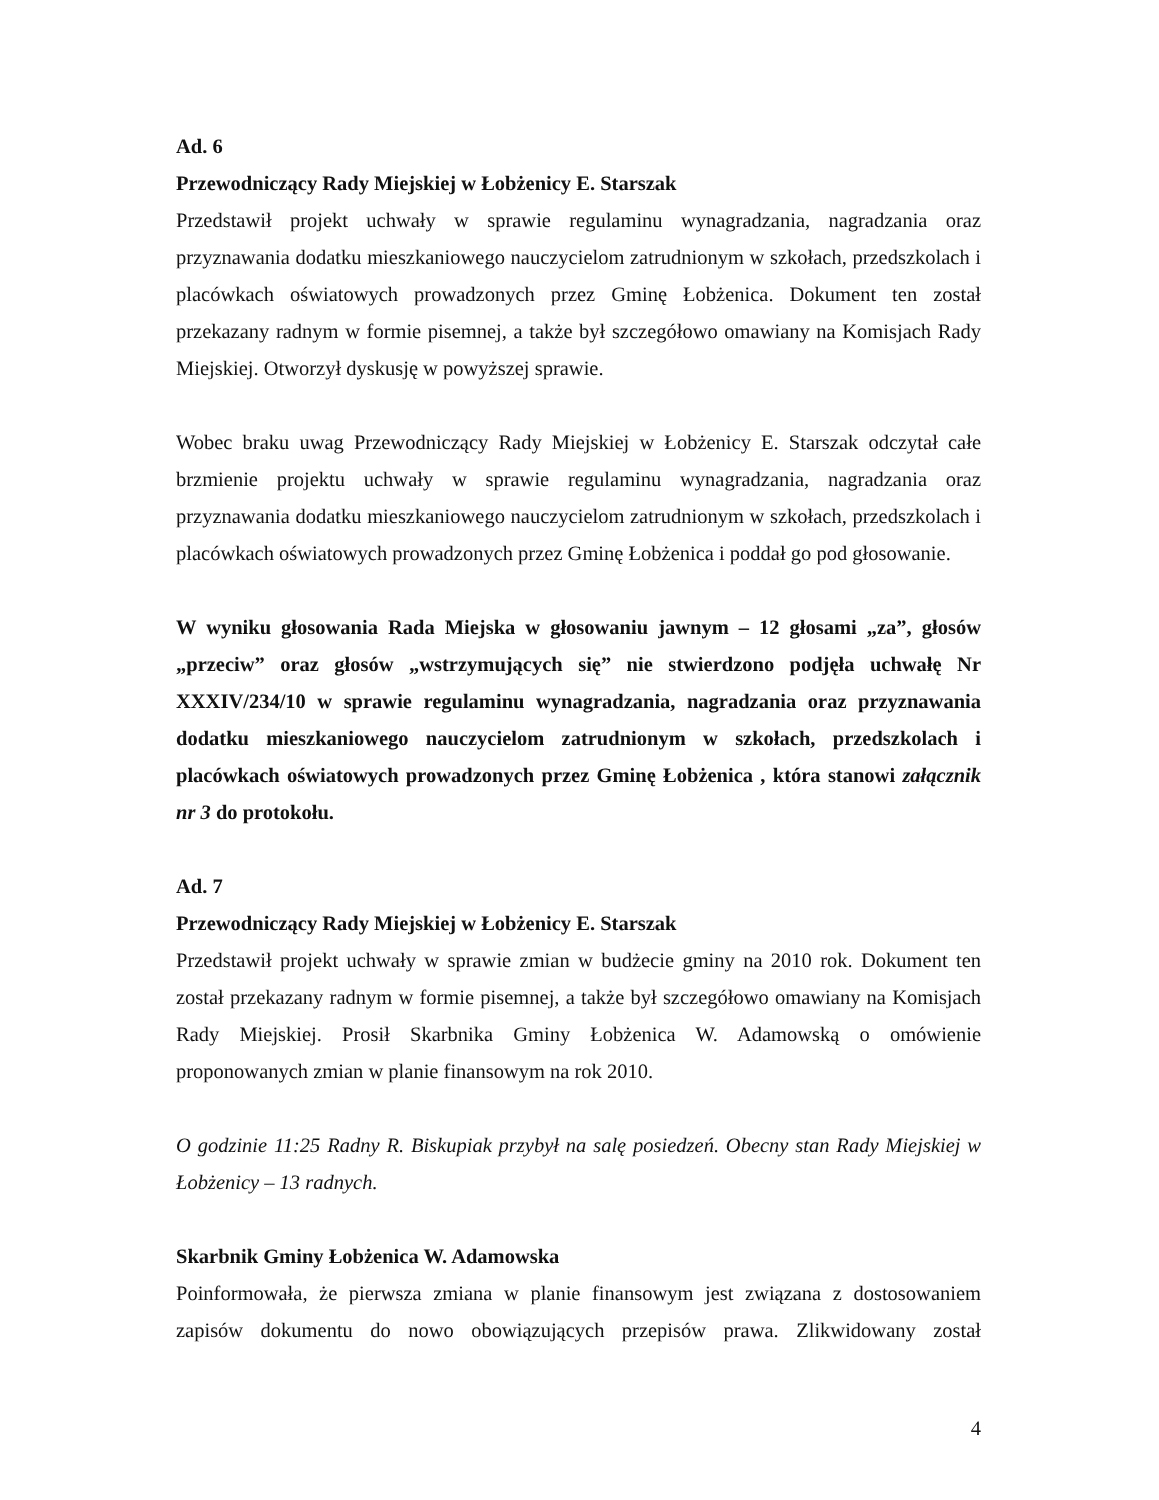Ad. 6
Przewodniczący Rady Miejskiej w Łobżenicy E. Starszak
Przedstawił projekt uchwały w sprawie regulaminu wynagradzania, nagradzania oraz przyznawania dodatku mieszkaniowego nauczycielom zatrudnionym w szkołach, przedszkolach i placówkach oświatowych prowadzonych przez Gminę Łobżenica. Dokument ten został przekazany radnym w formie pisemnej, a także był szczegółowo omawiany na Komisjach Rady Miejskiej. Otworzył dyskusję w powyższej sprawie.
Wobec braku uwag Przewodniczący Rady Miejskiej w Łobżenicy E. Starszak odczytał całe brzmienie projektu uchwały w sprawie regulaminu wynagradzania, nagradzania oraz przyznawania dodatku mieszkaniowego nauczycielom zatrudnionym w szkołach, przedszkolach i placówkach oświatowych prowadzonych przez Gminę Łobżenica i poddał go pod głosowanie.
W wyniku głosowania Rada Miejska w głosowaniu jawnym – 12 głosami „za”, głosów „przeciw” oraz głosów „wstrzymujących się” nie stwierdzono podjęła uchwałę Nr XXXIV/234/10 w sprawie regulaminu wynagradzania, nagradzania oraz przyznawania dodatku mieszkaniowego nauczycielom zatrudnionym w szkołach, przedszkolach i placówkach oświatowych prowadzonych przez Gminę Łobżenica , która stanowi załącznik nr 3 do protokołu.
Ad. 7
Przewodniczący Rady Miejskiej w Łobżenicy E. Starszak
Przedstawił projekt uchwały w sprawie zmian w budżecie gminy na 2010 rok. Dokument ten został przekazany radnym w formie pisemnej, a także był szczegółowo omawiany na Komisjach Rady Miejskiej. Prosił Skarbnika Gminy Łobżenica W. Adamowską o omówienie proponowanych zmian w planie finansowym na rok 2010.
O godzinie 11:25 Radny R. Biskupiak przybył na salę posiedzeń. Obecny stan Rady Miejskiej w Łobżenicy – 13 radnych.
Skarbnik Gminy Łobżenica W. Adamowska
Poinformowała, że pierwsza zmiana w planie finansowym jest związana z dostosowaniem zapisów dokumentu do nowo obowiązujących przepisów prawa. Zlikwidowany został
4